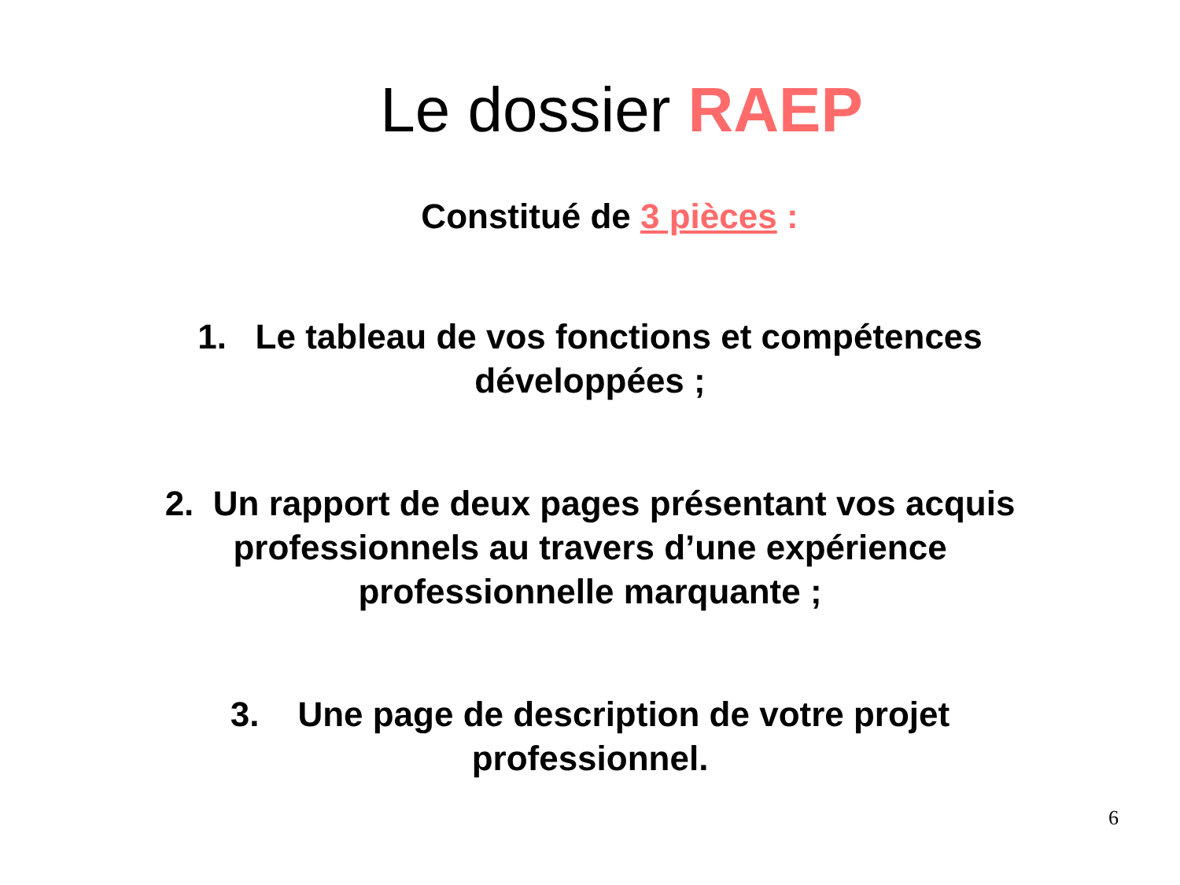Le dossier RAEP
Constitué de 3 pièces :
1. Le tableau de vos fonctions et compétences
développées ;
2. Un rapport de deux pages présentant vos acquis
professionnels au travers d’une expérience
professionnelle marquante ;
3. Une page de description de votre projet
professionnel.
6